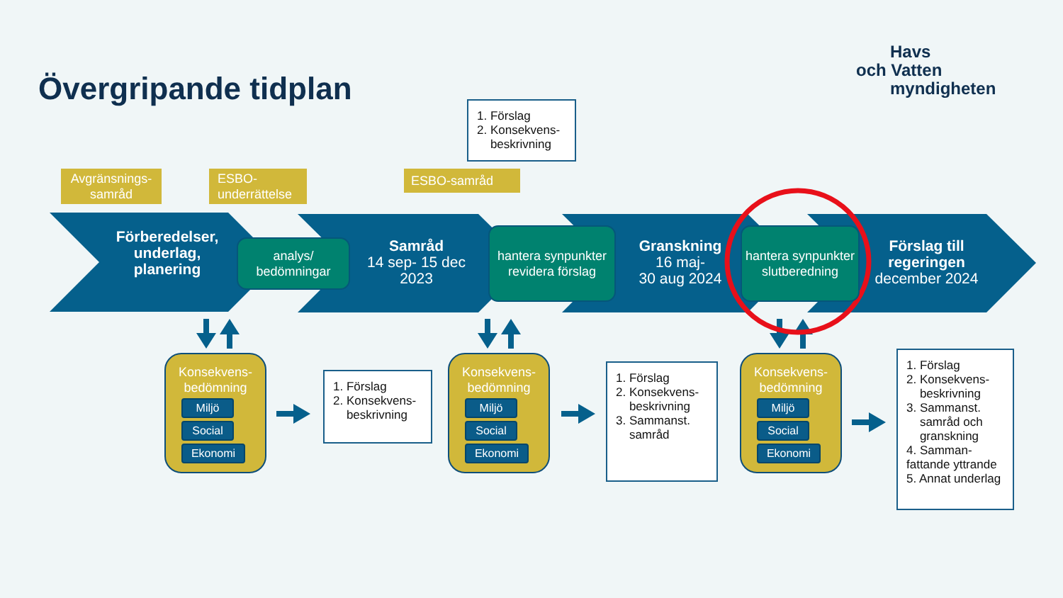Övergripande tidplan
Havs
och Vatten
myndigheten
1. Förslag
2. Konsekvens-
beskrivning
Avgränsnings-
samråd
ESBO-
underrättelse
ESBO-samråd
Förberedelser, underlag, planering
analys/
bedömningar
Samråd
14 sep- 15 dec 2023
hantera synpunkter revidera förslag
Granskning
16 maj-
30 aug 2024
hantera synpunkter slutberedning
Förslag till regeringen
december 2024
Konsekvens-
bedömning
Miljö
Social
Ekonomi
Konsekvens-
bedömning
Miljö
Social
Ekonomi
Konsekvens-
bedömning
Miljö
Social
Ekonomi
1. Förslag
2. Konsekvens-
beskrivning
1. Förslag
2. Konsekvens-
beskrivning
3. Sammanst.
samråd
1. Förslag
2. Konsekvens-
beskrivning
3. Sammanst.
samråd och
granskning
4. Samman-
fattande yttrande
5. Annat underlag